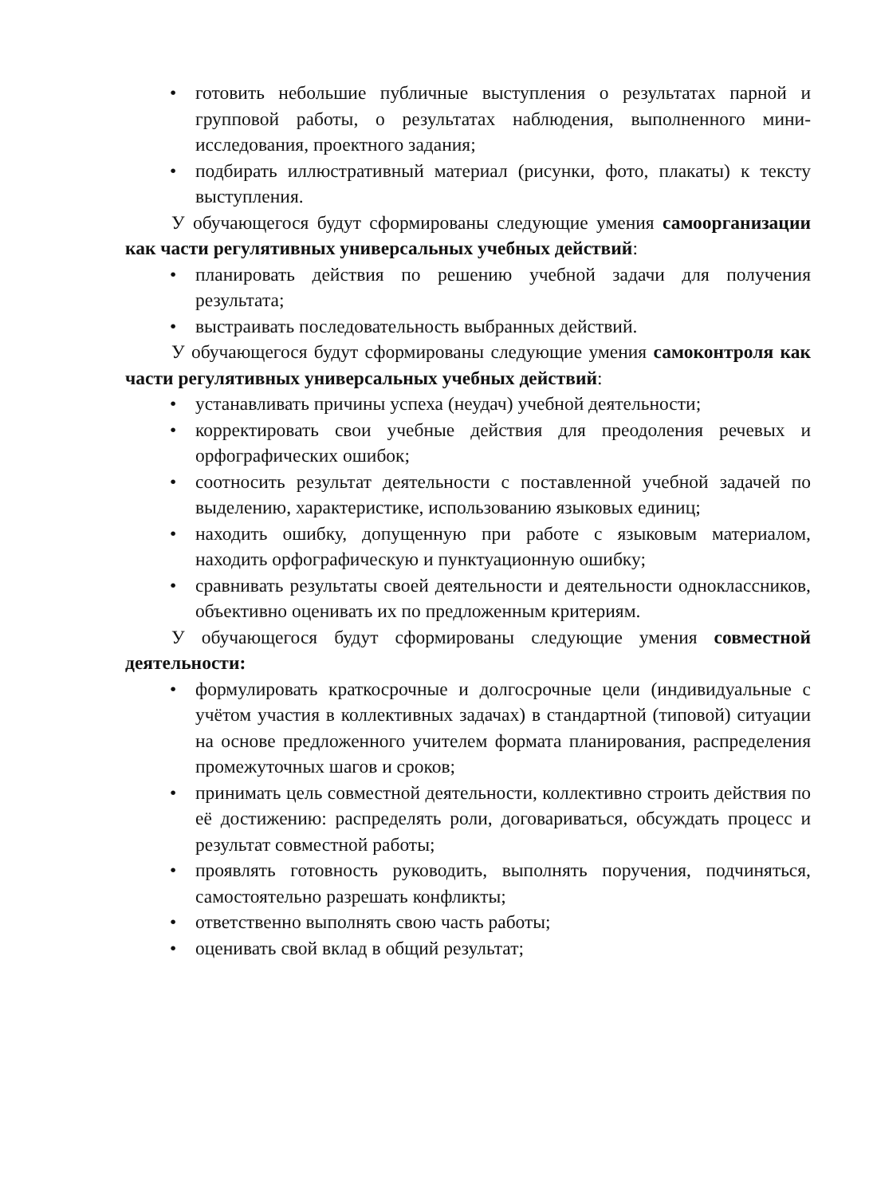• готовить небольшие публичные выступления о результатах парной и групповой работы, о результатах наблюдения, выполненного мини-исследования, проектного задания;
• подбирать иллюстративный материал (рисунки, фото, плакаты) к тексту выступления.
У обучающегося будут сформированы следующие умения самоорганизации как части регулятивных универсальных учебных действий:
• планировать действия по решению учебной задачи для получения результата;
• выстраивать последовательность выбранных действий.
У обучающегося будут сформированы следующие умения самоконтроля как части регулятивных универсальных учебных действий:
• устанавливать причины успеха (неудач) учебной деятельности;
• корректировать свои учебные действия для преодоления речевых и орфографических ошибок;
• соотносить результат деятельности с поставленной учебной задачей по выделению, характеристике, использованию языковых единиц;
• находить ошибку, допущенную при работе с языковым материалом, находить орфографическую и пунктуационную ошибку;
• сравнивать результаты своей деятельности и деятельности одноклассников, объективно оценивать их по предложенным критериям.
У обучающегося будут сформированы следующие умения совместной деятельности:
• формулировать краткосрочные и долгосрочные цели (индивидуальные с учётом участия в коллективных задачах) в стандартной (типовой) ситуации на основе предложенного учителем формата планирования, распределения промежуточных шагов и сроков;
• принимать цель совместной деятельности, коллективно строить действия по её достижению: распределять роли, договариваться, обсуждать процесс и результат совместной работы;
• проявлять готовность руководить, выполнять поручения, подчиняться, самостоятельно разрешать конфликты;
• ответственно выполнять свою часть работы;
• оценивать свой вклад в общий результат;